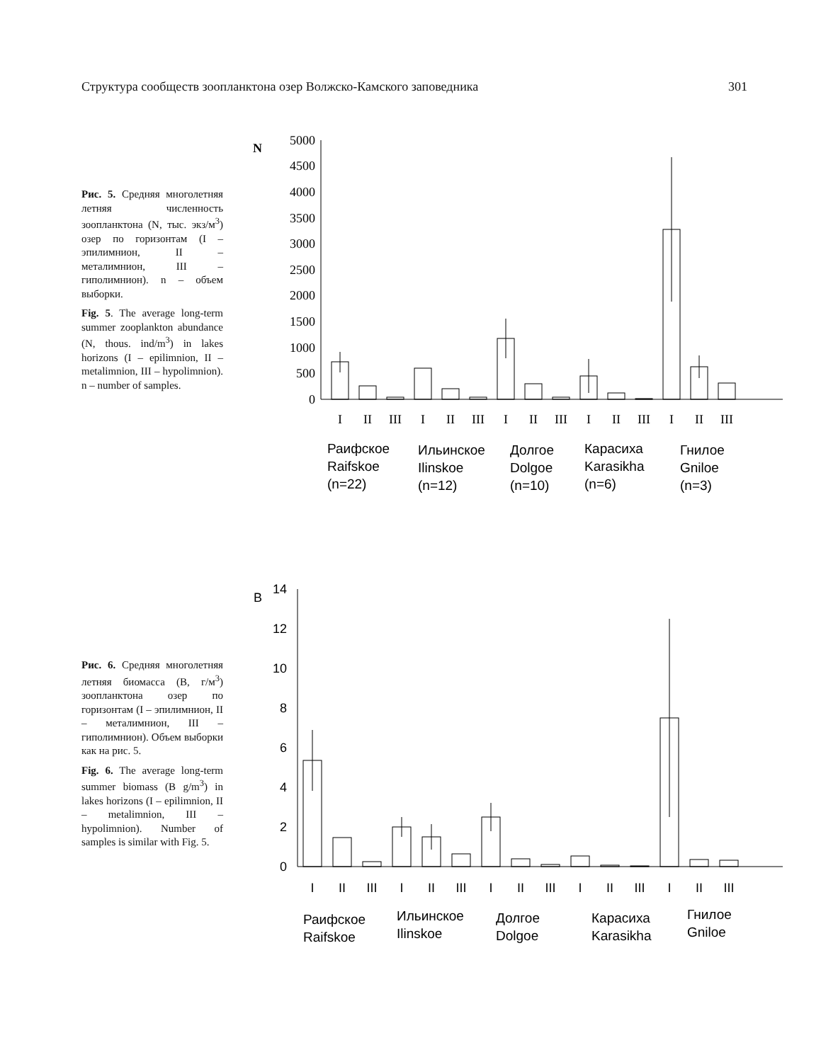Структура сообществ зоопланктона озер Волжско-Камского заповедника 301
Рис. 5. Средняя многолетняя летняя численность зоопланктона (N, тыс. экз/м<sup>3</sup>) озер по горизонтам (I – эпилимнион, II – металимнион, III – гиполимнион). n – объем выборки.
Fig. 5. The average long-term summer zooplankton abundance (N, thous. ind/m<sup>3</sup>) in lakes horizons (I – epilimnion, II – metalimnion, III – hypolimnion). n – number of samples.
N
5000
4500
4000
3500
3000
2500
2000
1500
1000
500
0
I
II
III
I
II
III
I
II
III
I
II
III
I
II
III
Раифское
Raifskoe
(n=22)
Ильинское
Ilinskoe
(n=12)
Долгое
Dolgoe
(n=10)
Карасиха
Karasikha
(n=6)
Гнилое
Gniloe
(n=3)
Рис. 6. Средняя многолетняя летняя биомасса (B, г/м<sup>3</sup>) зоопланктона озер по горизонтам (I – эпилимнион, II – металимнион, III – гиполимнион). Объем выборки как на рис. 5.
Fig. 6. The average long-term summer biomass (B g/m<sup>3</sup>) in lakes horizons (I – epilimnion, II – metalimnion, III – hypolimnion). Number of samples is similar with Fig. 5.
B
14
12
10
8
6
4
2
0
I
II
III
I
II
III
I
II
III
I
II
III
I
II
III
Раифское
Raifskoe
Ильинское
Ilinskoe
Долгое
Dolgoe
Карасиха
Karasikha
Гнилое
Gniloe